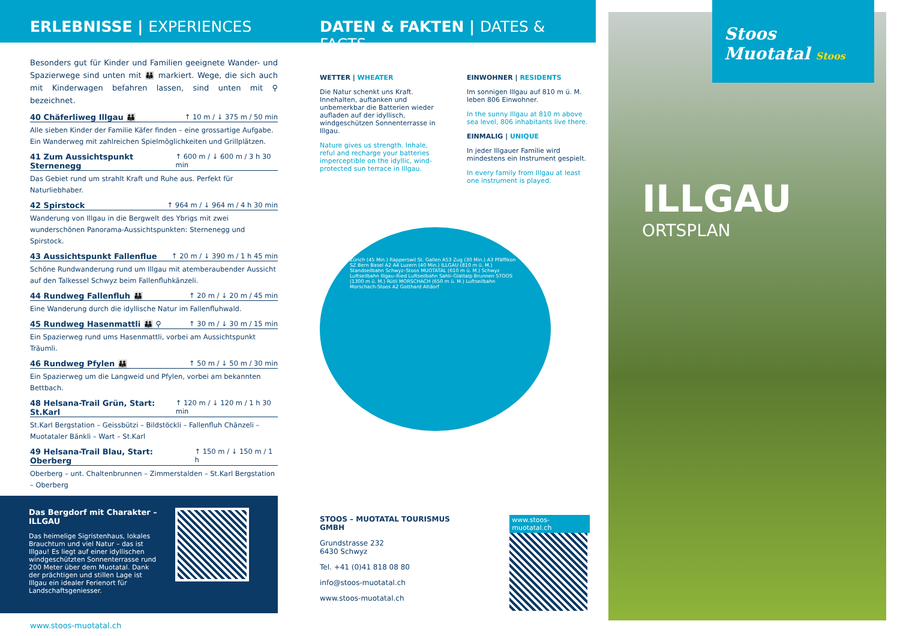Stoos Muotatal Stoos
ILLGAU
ORTSPLAN
ERLEBNISSE | EXPERIENCES
Besonders gut für Kinder und Familien geeignete Wander- und Spazierwege sind unten mit 👪 markiert. Wege, die sich auch mit Kinderwagen befahren lassen, sind unten mit ⚲ bezeichnet.
40 Chäferliweg Illgau 👪 ↑ 10 m / ↓ 375 m / 50 min
Alle sieben Kinder der Familie Käfer finden – eine grossartige Aufgabe. Ein Wanderweg mit zahlreichen Spielmöglichkeiten und Grillplätzen.
41 Zum Aussichtspunkt Sternenegg ↑ 600 m / ↓ 600 m / 3 h 30 min
Das Gebiet rund um strahlt Kraft und Ruhe aus. Perfekt für Naturliebhaber.
42 Spirstock ↑ 964 m / ↓ 964 m / 4 h 30 min
Wanderung von Illgau in die Bergwelt des Ybrigs mit zwei wunderschönen Panorama-Aussichtspunkten: Sternenegg und Spirstock.
43 Aussichtspunkt Fallenflue ↑ 20 m / ↓ 390 m / 1 h 45 min
Schöne Rundwanderung rund um Illgau mit atemberaubender Aussicht auf den Talkessel Schwyz beim Fallenfluhkänzeli.
44 Rundweg Fallenfluh 👪 ↑ 20 m / ↓ 20 m / 45 min
Eine Wanderung durch die idyllische Natur im Fallenfluhwald.
45 Rundweg Hasenmattli 👪 ⚲ ↑ 30 m / ↓ 30 m / 15 min
Ein Spazierweg rund ums Hasenmattli, vorbei am Aussichtspunkt Träumli.
46 Rundweg Pfylen 👪 ↑ 50 m / ↓ 50 m / 30 min
Ein Spazierweg um die Langweid und Pfylen, vorbei am bekannten Bettbach.
48 Helsana-Trail Grün, Start: St.Karl ↑ 120 m / ↓ 120 m / 1 h 30 min
St.Karl Bergstation – Geissbützi – Bildstöckli – Fallenfluh Chänzeli – Muotataler Bänkli – Wart – St.Karl
49 Helsana-Trail Blau, Start: Oberberg ↑ 150 m / ↓ 150 m / 1 h
Oberberg – unt. Chaltenbrunnen – Zimmerstalden – St.Karl Bergstation – Oberberg
Das Bergdorf mit Charakter – ILLGAU
Das heimelige Sigristenhaus, lokales Brauchtum und viel Natur – das ist Illgau! Es liegt auf einer idyllischen windgeschützten Sonnenterrasse rund 200 Meter über dem Muotatal. Dank der prächtigen und stillen Lage ist Illgau ein idealer Ferienort für Landschaftsgeniesser.
www.stoos-muotatal.ch
DATEN & FAKTEN | DATES & FACTS
WETTER | WHEATER
Die Natur schenkt uns Kraft. Innehalten, auftanken und unbemerkbar die Batterien wieder aufladen auf der idyllisch, windgeschützen Sonnenterrasse in Illgau.
Nature gives us strength. Inhale, reful and recharge your batteries imperceptible on the idyllic, wind-protected sun terrace in Illgau.
EINWOHNER | RESIDENTS
Im sonnigen Illgau auf 810 m ü. M. leben 806 Einwohner.
In the sunny Illgau at 810 m above sea level, 806 inhabitants live there.
EINMALIG | UNIQUE
In jeder Illgauer Familie wird mindestens ein Instrument gespielt.
In every family from Illgau at least one instrument is played.
Zürich (45 Min.) Rapperswil St. Gallen A53 Zug (30 Min.) A3 Pfäffikon SZ Bern Basel A2 A4 Luzern (40 Min.) ILLGAU (810 m ü. M.) Standseilbahn Schwyz–Stoos MUOTATAL (610 m ü. M.) Schwyz Luftseilbahn Illgau–Ried Luftseilbahn Sahli–Glattalp Brunnen STOOS (1300 m ü. M.) Rütli MORSCHACH (650 m ü. M.) Luftseilbahn Morschach-Stoos A2 Gotthard Altdorf
STOOS – MUOTATAL TOURISMUS GMBH
Grundstrasse 232
6430 Schwyz
Tel. +41 (0)41 818 08 80
info@stoos-muotatal.ch
www.stoos-muotatal.ch
www.stoos-muotatal.ch